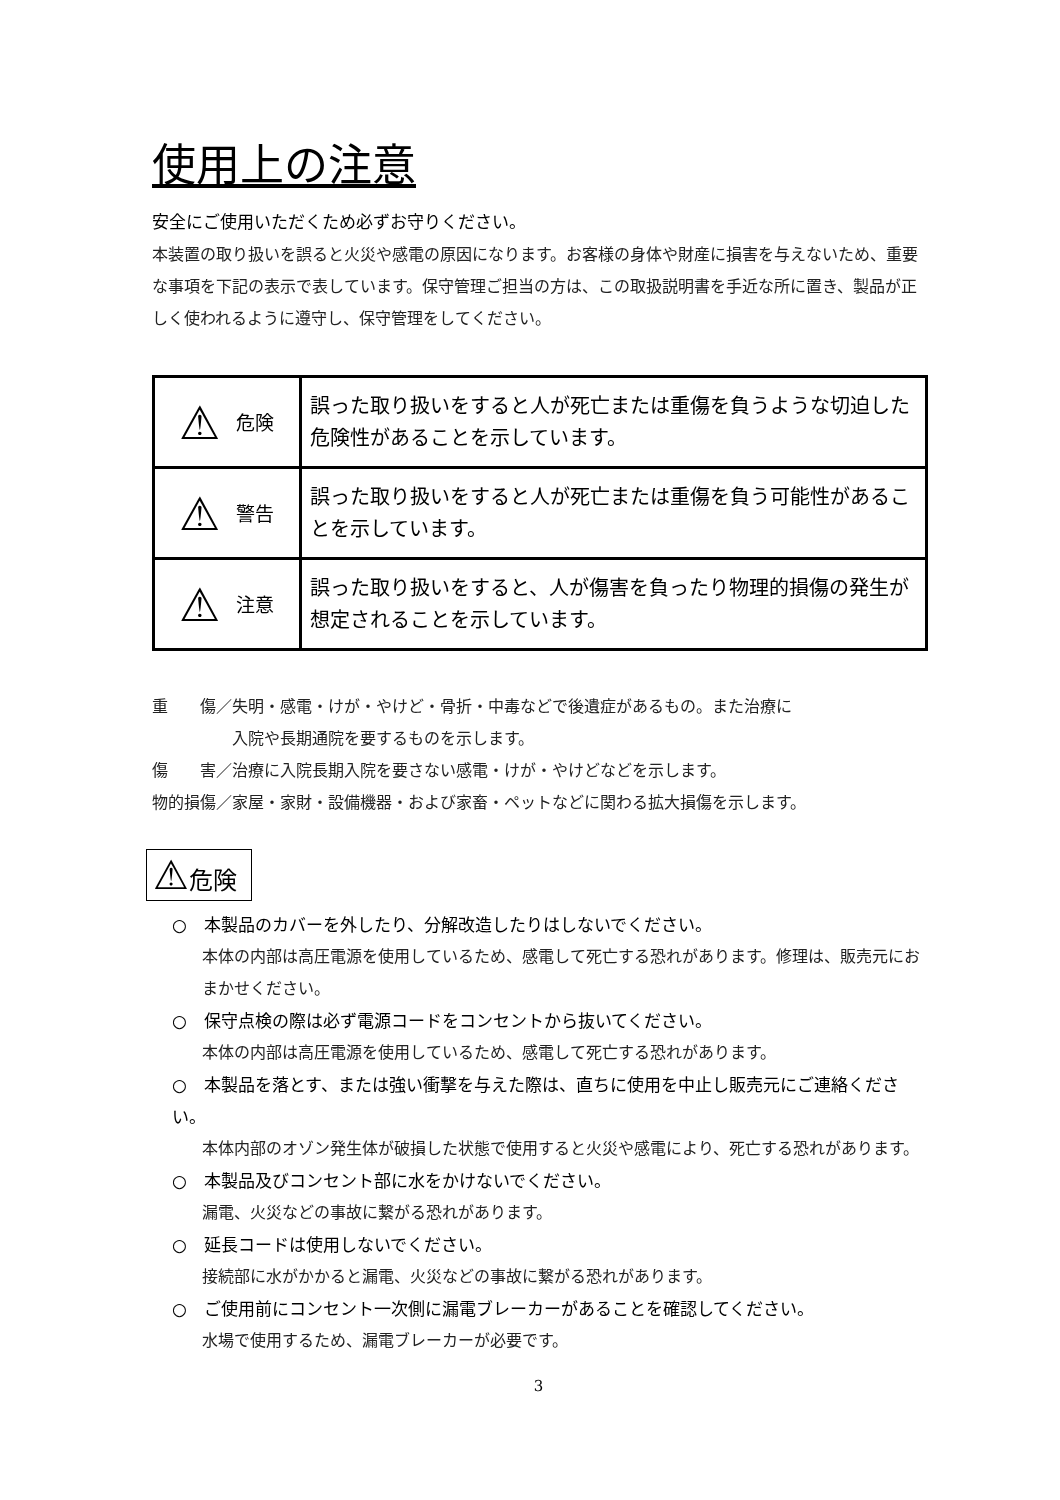使用上の注意
安全にご使用いただくため必ずお守りください。
本装置の取り扱いを誤ると火災や感電の原因になります。お客様の身体や財産に損害を与えないため、重要な事項を下記の表示で表しています。保守管理ご担当の方は、この取扱説明書を手近な所に置き、製品が正しく使われるように遵守し、保守管理をしてください。
| ⚠ 危険 | 誤った取り扱いをすると人が死亡または重傷を負うような切迫した危険性があることを示しています。 |
| ⚠ 警告 | 誤った取り扱いをすると人が死亡または重傷を負う可能性があることを示しています。 |
| ⚠ 注意 | 誤った取り扱いをすると、人が傷害を負ったり物理的損傷の発生が想定されることを示しています。 |
重　　傷／失明・感電・けが・やけど・骨折・中毒などで後遺症があるもの。また治療に
　　　　　入院や長期通院を要するものを示します。
傷　　害／治療に入院長期入院を要さない感電・けが・やけどなどを示します。
物的損傷／家屋・家財・設備機器・および家畜・ペットなどに関わる拡大損傷を示します。
⚠危険
○　本製品のカバーを外したり、分解改造したりはしないでください。
本体の内部は高圧電源を使用しているため、感電して死亡する恐れがあります。修理は、販売元におまかせください。
○　保守点検の際は必ず電源コードをコンセントから抜いてください。
本体の内部は高圧電源を使用しているため、感電して死亡する恐れがあります。
○　本製品を落とす、または強い衝撃を与えた際は、直ちに使用を中止し販売元にご連絡ください。
本体内部のオゾン発生体が破損した状態で使用すると火災や感電により、死亡する恐れがあります。
○　本製品及びコンセント部に水をかけないでください。
漏電、火災などの事故に繋がる恐れがあります。
○　延長コードは使用しないでください。
接続部に水がかかると漏電、火災などの事故に繋がる恐れがあります。
○　ご使用前にコンセント一次側に漏電ブレーカーがあることを確認してください。
水場で使用するため、漏電ブレーカーが必要です。
3